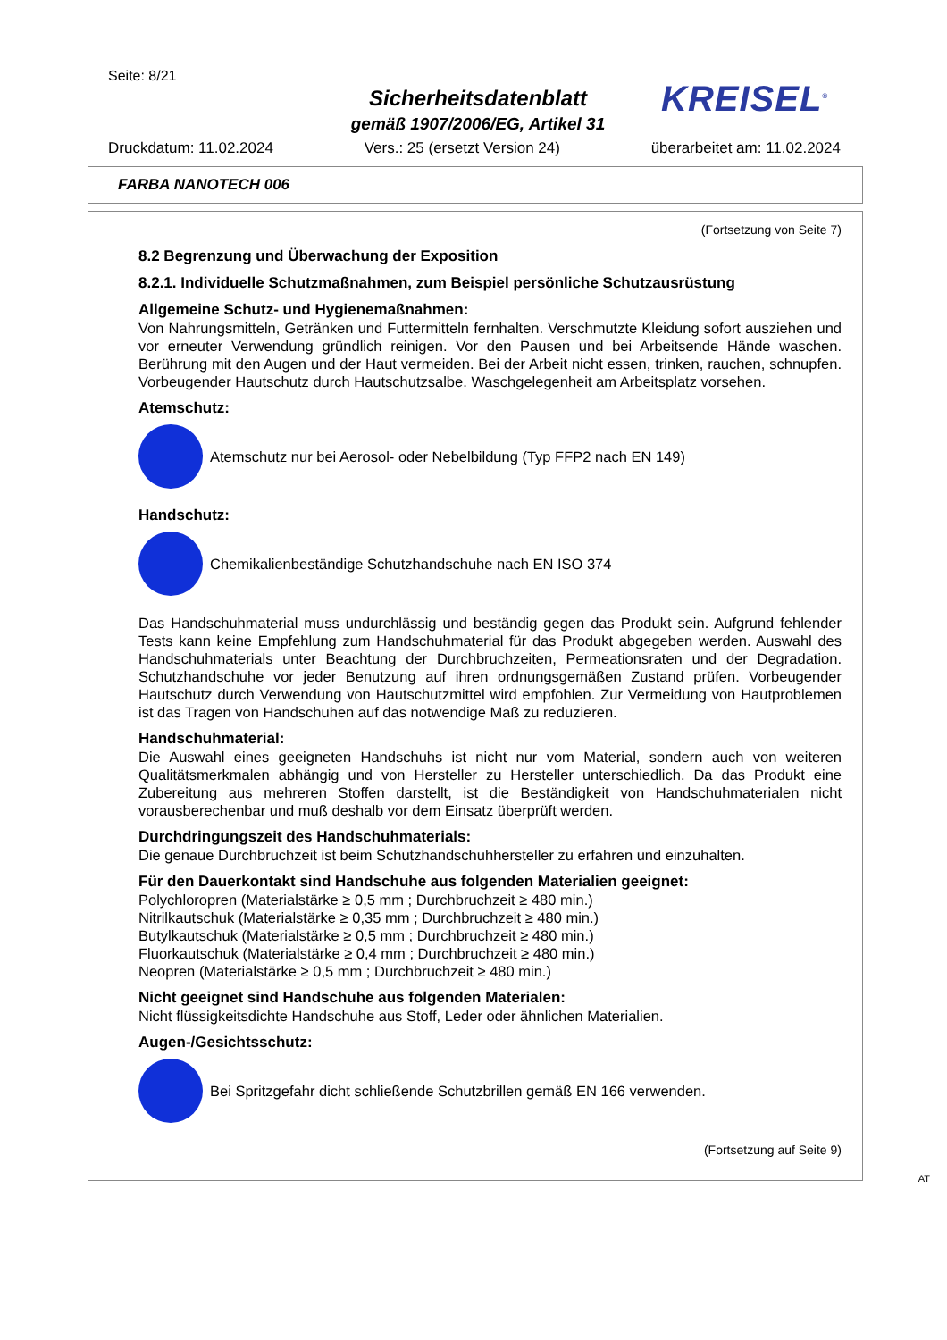Seite: 8/21
Sicherheitsdatenblatt
gemäß 1907/2006/EG, Artikel 31
KREISEL<sup>®</sup>
Druckdatum: 11.02.2024 Vers.: 25 (ersetzt Version 24) überarbeitet am: 11.02.2024
FARBA NANOTECH 006
(Fortsetzung von Seite 7)
8.2 Begrenzung und Überwachung der Exposition
8.2.1. Individuelle Schutzmaßnahmen, zum Beispiel persönliche Schutzausrüstung
Allgemeine Schutz- und Hygienemaßnahmen:
Von Nahrungsmitteln, Getränken und Futtermitteln fernhalten. Verschmutzte Kleidung sofort ausziehen und vor erneuter Verwendung gründlich reinigen. Vor den Pausen und bei Arbeitsende Hände waschen. Berührung mit den Augen und der Haut vermeiden. Bei der Arbeit nicht essen, trinken, rauchen, schnupfen. Vorbeugender Hautschutz durch Hautschutzsalbe. Waschgelegenheit am Arbeitsplatz vorsehen.
Atemschutz:
Atemschutz nur bei Aerosol- oder Nebelbildung (Typ FFP2 nach EN 149)
Handschutz:
Chemikalienbeständige Schutzhandschuhe nach EN ISO 374
Das Handschuhmaterial muss undurchlässig und beständig gegen das Produkt sein. Aufgrund fehlender Tests kann keine Empfehlung zum Handschuhmaterial für das Produkt abgegeben werden. Auswahl des Handschuhmaterials unter Beachtung der Durchbruchzeiten, Permeationsraten und der Degradation. Schutzhandschuhe vor jeder Benutzung auf ihren ordnungsgemäßen Zustand prüfen. Vorbeugender Hautschutz durch Verwendung von Hautschutzmittel wird empfohlen. Zur Vermeidung von Hautproblemen ist das Tragen von Handschuhen auf das notwendige Maß zu reduzieren.
Handschuhmaterial:
Die Auswahl eines geeigneten Handschuhs ist nicht nur vom Material, sondern auch von weiteren Qualitätsmerkmalen abhängig und von Hersteller zu Hersteller unterschiedlich. Da das Produkt eine Zubereitung aus mehreren Stoffen darstellt, ist die Beständigkeit von Handschuhmaterialen nicht vorausberechenbar und muß deshalb vor dem Einsatz überprüft werden.
Durchdringungszeit des Handschuhmaterials:
Die genaue Durchbruchzeit ist beim Schutzhandschuhhersteller zu erfahren und einzuhalten.
Für den Dauerkontakt sind Handschuhe aus folgenden Materialien geeignet:
Polychloropren (Materialstärke ≥ 0,5 mm ; Durchbruchzeit ≥ 480 min.)
Nitrilkautschuk (Materialstärke ≥ 0,35 mm ; Durchbruchzeit ≥ 480 min.)
Butylkautschuk (Materialstärke ≥ 0,5 mm ; Durchbruchzeit ≥ 480 min.)
Fluorkautschuk (Materialstärke ≥ 0,4 mm ; Durchbruchzeit ≥ 480 min.)
Neopren (Materialstärke ≥ 0,5 mm ; Durchbruchzeit ≥ 480 min.)
Nicht geeignet sind Handschuhe aus folgenden Materialen:
Nicht flüssigkeitsdichte Handschuhe aus Stoff, Leder oder ähnlichen Materialien.
Augen-/Gesichtsschutz:
Bei Spritzgefahr dicht schließende Schutzbrillen gemäß EN 166 verwenden.
(Fortsetzung auf Seite 9)
AT